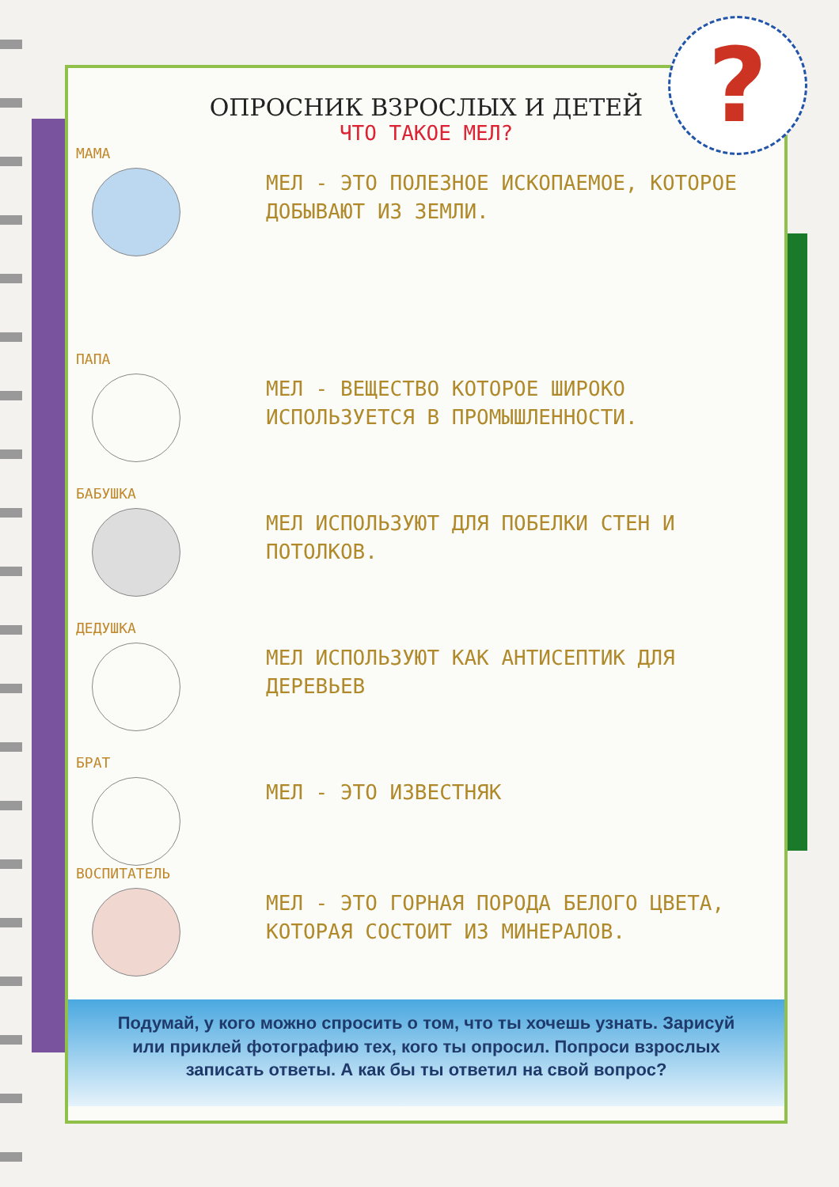ОПРОСНИК ВЗРОСЛЫХ И ДЕТЕЙ
ЧТО ТАКОЕ МЕЛ?
МАМА
МЕЛ - ЭТО ПОЛЕЗНОЕ ИСКОПАЕМОЕ, КОТОРОЕ ДОБЫВАЮТ ИЗ ЗЕМЛИ.
ПАПА
МЕЛ - ВЕЩЕСТВО КОТОРОЕ ШИРОКО ИСПОЛЬЗУЕТСЯ В ПРОМЫШЛЕННОСТИ.
БАБУШКА
МЕЛ ИСПОЛЬЗУЮТ ДЛЯ ПОБЕЛКИ СТЕН И ПОТОЛКОВ.
ДЕДУШКА
МЕЛ ИСПОЛЬЗУЮТ КАК АНТИСЕПТИК ДЛЯ ДЕРЕВЬЕВ
БРАТ
МЕЛ - ЭТО ИЗВЕСТНЯК
ВОСПИТАТЕЛЬ
МЕЛ - ЭТО ГОРНАЯ ПОРОДА БЕЛОГО ЦВЕТА, КОТОРАЯ СОСТОИТ ИЗ МИНЕРАЛОВ.
Подумай, у кого можно спросить о том, что ты хочешь узнать. Зарисуй или приклей фотографию тех, кого ты опросил. Попроси взрослых записать ответы. А как бы ты ответил на свой вопрос?
?